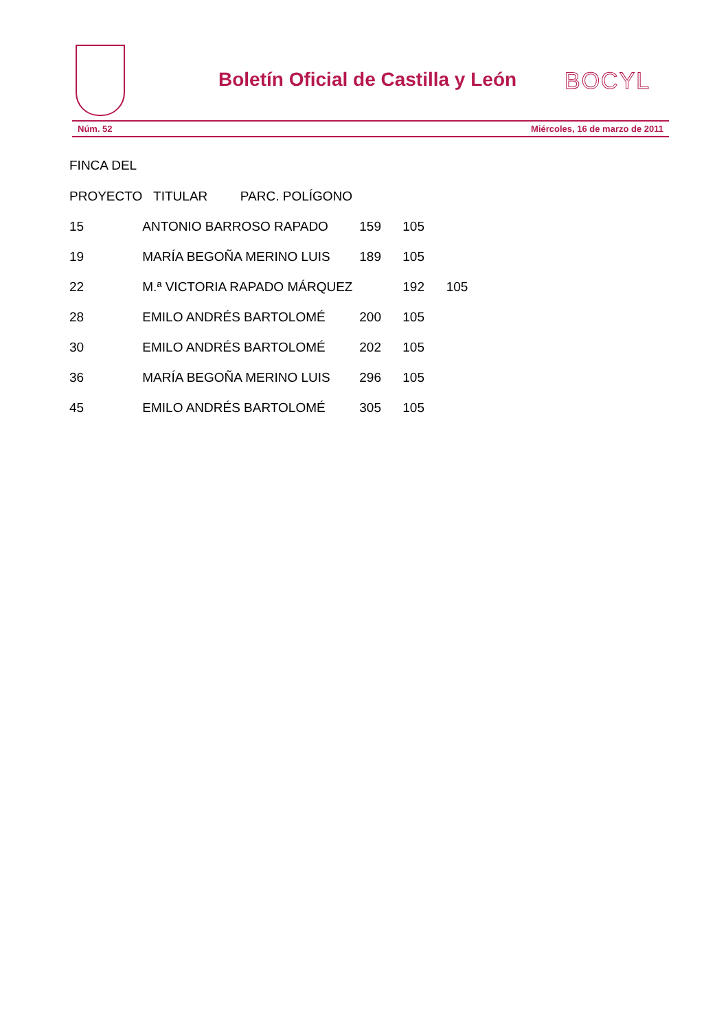Boletín Oficial de Castilla y León
BOCYL
Núm. 52 Miércoles, 16 de marzo de 2011
FINCA DEL
| PROYECTO | TITULAR PARC. POLÍGONO | | |
| 15 | ANTONIO BARROSO RAPADO | 159 | 105 |
| 19 | MARÍA BEGOÑA MERINO LUIS | 189 | 105 |
| 22 | M.ª VICTORIA RAPADO MÁRQUEZ | | 192 105 |
| 28 | EMILO ANDRÉS BARTOLOMÉ | 200 | 105 |
| 30 | EMILO ANDRÉS BARTOLOMÉ | 202 | 105 |
| 36 | MARÍA BEGOÑA MERINO LUIS | 296 | 105 |
| 45 | EMILO ANDRÉS BARTOLOMÉ | 305 | 105 |